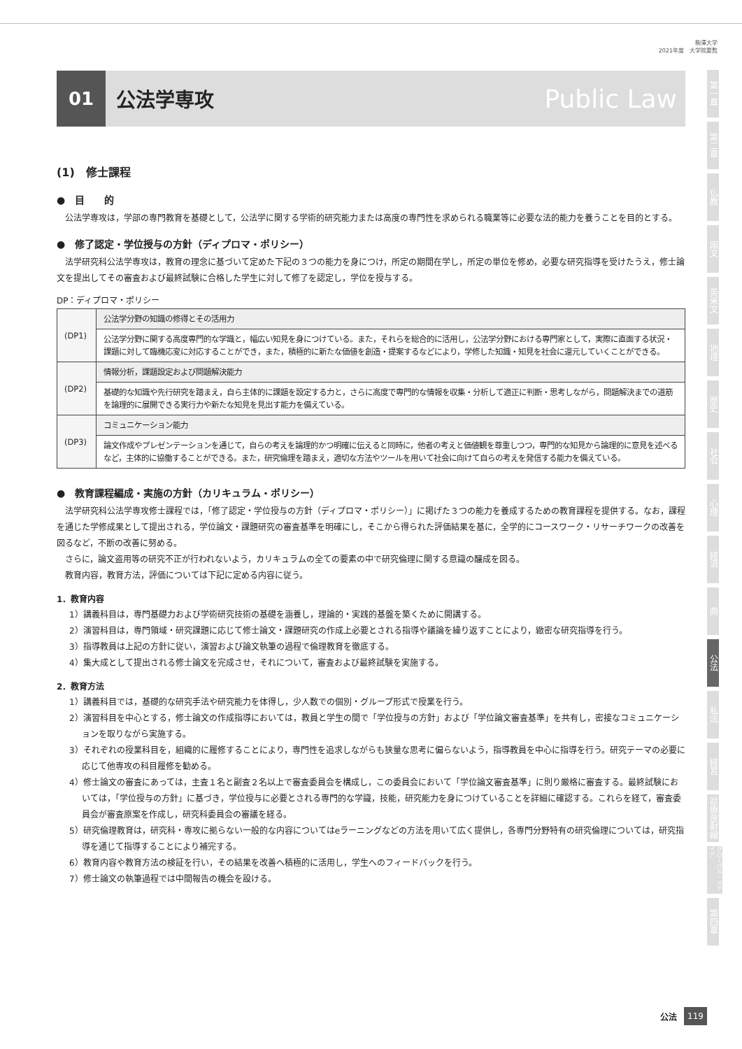駒澤大学
2021年度　大学院要覧
01
公法学専攻
Public Law
(1)　修士課程
●　目　　的
公法学専攻は，学部の専門教育を基礎として，公法学に関する学術的研究能力または高度の専門性を求められる職業等に必要な法的能力を養うことを目的とする。
●　修了認定・学位授与の方針（ディプロマ・ポリシー）
法学研究科公法学専攻は，教育の理念に基づいて定めた下記の３つの能力を身につけ，所定の期間在学し，所定の単位を修め，必要な研究指導を受けたうえ，修士論文を提出してその審査および最終試験に合格した学生に対して修了を認定し，学位を授与する。
DP：ディプロマ・ポリシー
| (DP1) | 公法学分野の知識の修得とその活用力 |
| | 公法学分野に関する高度専門的な学識と，幅広い知見を身につけている。また，それらを総合的に活用し，公法学分野における専門家として，実際に直面する状況・課題に対して臨機応変に対応することができ，また，積極的に新たな価値を創造・提案するなどにより，学修した知識・知見を社会に還元していくことができる。 |
| (DP2) | 情報分析，課題設定および問題解決能力 |
| | 基礎的な知識や先行研究を踏まえ，自ら主体的に課題を設定する力と，さらに高度で専門的な情報を収集・分析して適正に判断・思考しながら，問題解決までの道筋を論理的に展開できる実行力や新たな知見を見出す能力を備えている。 |
| (DP3) | コミュニケーション能力 |
| | 論文作成やプレゼンテーションを通じて，自らの考えを論理的かつ明確に伝えると同時に，他者の考えと価値観を尊重しつつ，専門的な知見から論理的に意見を述べるなど，主体的に協働することができる。また，研究倫理を踏まえ，適切な方法やツールを用いて社会に向けて自らの考えを発信する能力を備えている。 |
●　教育課程編成・実施の方針（カリキュラム・ポリシー）
法学研究科公法学専攻修士課程では，「修了認定・学位授与の方針（ディプロマ・ポリシー）」に掲げた３つの能力を養成するための教育課程を提供する。なお，課程を通じた学修成果として提出される，学位論文・課題研究の審査基準を明確にし，そこから得られた評価結果を基に，全学的にコースワーク・リサーチワークの改善を図るなど，不断の改善に努める。
さらに，論文盗用等の研究不正が行われないよう，カリキュラムの全ての要素の中で研究倫理に関する意識の醸成を図る。
教育内容，教育方法，評価については下記に定める内容に従う。
1．教育内容
1）講義科目は，専門基礎力および学術研究技術の基礎を涵養し，理論的・実践的基盤を築くために開講する。
2）演習科目は，専門領域・研究課題に応じて修士論文・課題研究の作成上必要とされる指導や議論を繰り返すことにより，緻密な研究指導を行う。
3）指導教員は上記の方針に従い，演習および論文執筆の過程で倫理教育を徹底する。
4）集大成として提出される修士論文を完成させ，それについて，審査および最終試験を実施する。
2．教育方法
1）講義科目では，基礎的な研究手法や研究能力を体得し，少人数での個別・グループ形式で授業を行う。
2）演習科目を中心とする，修士論文の作成指導においては，教員と学生の間で「学位授与の方針」および「学位論文審査基準」を共有し，密接なコミュニケーションを取りながら実施する。
3）それぞれの授業科目を，組織的に履修することにより，専門性を追求しながらも狭量な思考に偏らないよう，指導教員を中心に指導を行う。研究テーマの必要に応じて他専攻の科目履修を勧める。
4）修士論文の審査にあっては，主査１名と副査２名以上で審査委員会を構成し，この委員会において「学位論文審査基準」に則り厳格に審査する。最終試験においては，「学位授与の方針」に基づき，学位授与に必要とされる専門的な学識，技能，研究能力を身につけていることを詳細に確認する。これらを経て，審査委員会が審査原案を作成し，研究科委員会の審議を経る。
5）研究倫理教育は，研究科・専攻に拠らない一般的な内容についてはeラーニングなどの方法を用いて広く提供し，各専門分野特有の研究倫理については，研究指導を通じて指導することにより補完する。
6）教育内容や教育方法の検証を行い，その結果を改善へ積極的に活用し，学生へのフィードバックを行う。
7）修士論文の執筆過程では中間報告の機会を設ける。
第一章
第二章
仏教
国文
英米文
地理
歴史
社会
心理
経済
商
公法
私法
経営
診療放射線
グローバル・メディア
第四章
公法 119